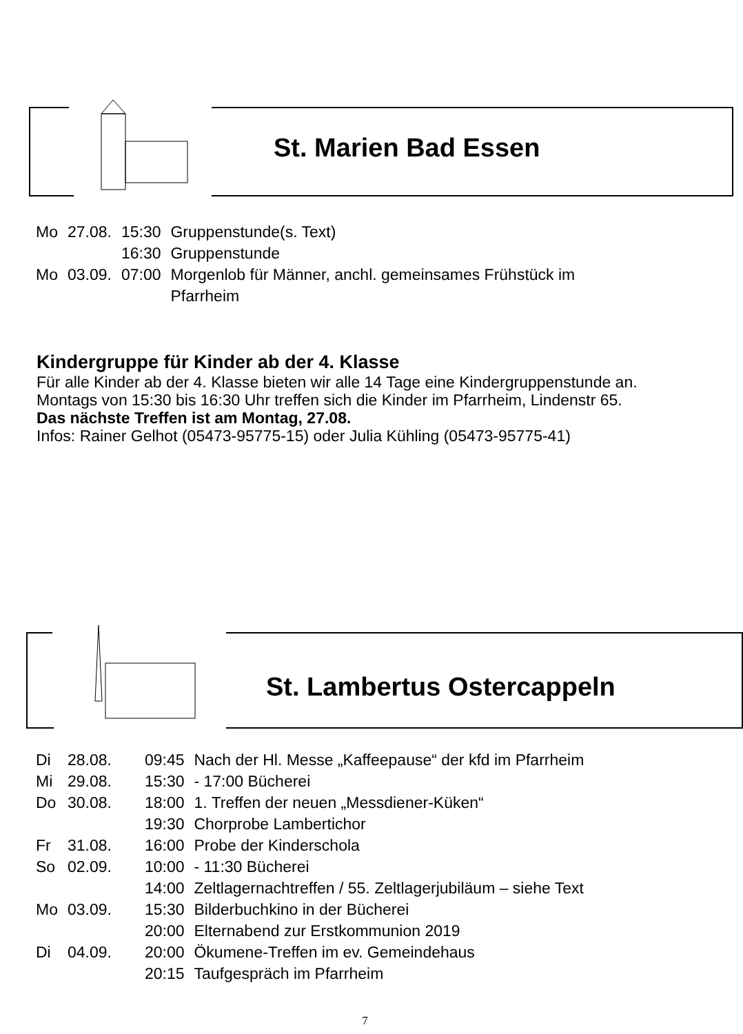St. Marien Bad Essen
| Mo | 27.08. | 15:30 | Gruppenstunde(s. Text) |
| | | 16:30 | Gruppenstunde |
| Mo | 03.09. | 07:00 | Morgenlob für Männer, anchl. gemeinsames Frühstück im Pfarrheim |
Kindergruppe für Kinder ab der 4. Klasse
Für alle Kinder ab der 4. Klasse bieten wir alle 14 Tage eine Kindergruppenstunde an.
Montags von 15:30 bis 16:30 Uhr treffen sich die Kinder im Pfarrheim, Lindenstr 65.
Das nächste Treffen ist am Montag, 27.08.
Infos: Rainer Gelhot (05473-95775-15) oder Julia Kühling (05473-95775-41)
St. Lambertus Ostercappeln
| Di | 28.08. | 09:45 | Nach der Hl. Messe „Kaffeepause“ der kfd im Pfarrheim |
| Mi | 29.08. | 15:30 | - 17:00 Bücherei |
| Do | 30.08. | 18:00 | 1. Treffen der neuen „Messdiener-Küken“ |
| | | 19:30 | Chorprobe Lambertichor |
| Fr | 31.08. | 16:00 | Probe der Kinderschola |
| So | 02.09. | 10:00 | - 11:30 Bücherei |
| | | 14:00 | Zeltlagernachtreffen / 55. Zeltlagerjubiläum – siehe Text |
| Mo | 03.09. | 15:30 | Bilderbuchkino in der Bücherei |
| | | 20:00 | Elternabend zur Erstkommunion 2019 |
| Di | 04.09. | 20:00 | Ökumene-Treffen im ev. Gemeindehaus |
| | | 20:15 | Taufgespräch im Pfarrheim |
7